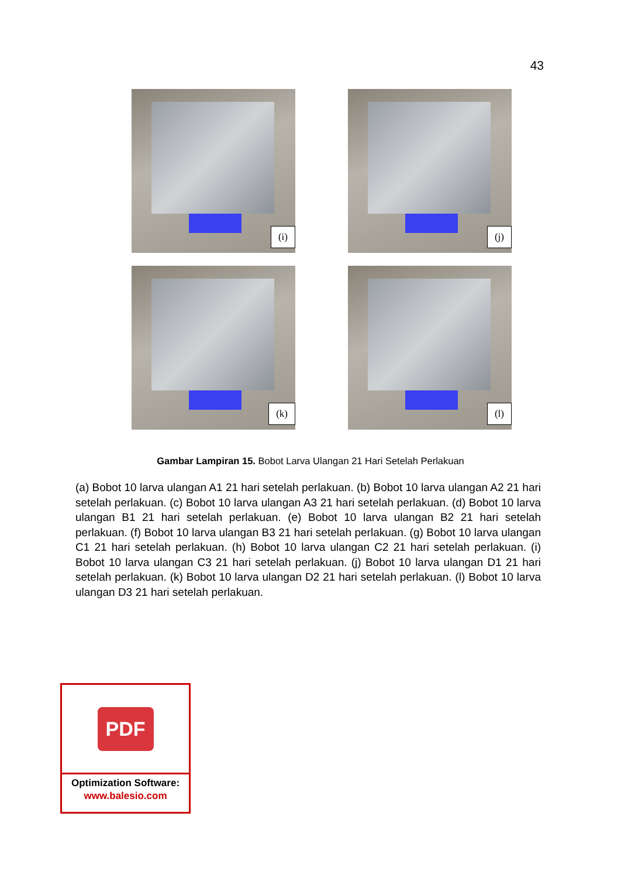43
(i)
(j)
(k)
(l)
Gambar Lampiran 15. Bobot Larva Ulangan 21 Hari Setelah Perlakuan
(a) Bobot 10 larva ulangan A1 21 hari setelah perlakuan. (b) Bobot 10 larva ulangan A2 21 hari setelah perlakuan. (c) Bobot 10 larva ulangan A3 21 hari setelah perlakuan. (d) Bobot 10 larva ulangan B1 21 hari setelah perlakuan. (e) Bobot 10 larva ulangan B2 21 hari setelah perlakuan. (f) Bobot 10 larva ulangan B3 21 hari setelah perlakuan. (g) Bobot 10 larva ulangan C1 21 hari setelah perlakuan. (h) Bobot 10 larva ulangan C2 21 hari setelah perlakuan. (i) Bobot 10 larva ulangan C3 21 hari setelah perlakuan. (j) Bobot 10 larva ulangan D1 21 hari setelah perlakuan. (k) Bobot 10 larva ulangan D2 21 hari setelah perlakuan. (l) Bobot 10 larva ulangan D3 21 hari setelah perlakuan.
PDF
Optimization Software:
www.balesio.com